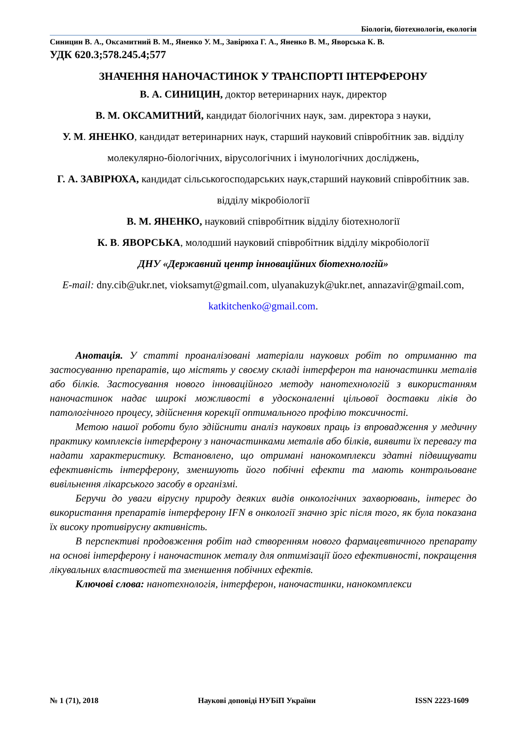Біологія, біотехнологія, екологія
Синицин В. А., Оксамитний В. М., Яненко У. М., Завірюха Г. А., Яненко В. М., Яворська К. В.
УДК 620.3;578.245.4;577
ЗНАЧЕННЯ НАНОЧАСТИНОК У ТРАНСПОРТІ ІНТЕРФЕРОНУ
В. А. СИНИЦИН, доктор ветеринарних наук, директор
В. М. ОКСАМИТНИЙ, кандидат біологічних наук, зам. директора з науки,
У. М. ЯНЕНКО, кандидат ветеринарних наук, старший науковий співробітник зав. відділу молекулярно-біологічних, вірусологічних і імунологічних досліджень,
Г. А. ЗАВІРЮХА, кандидат сільськогосподарських наук,старший науковий співробітник зав. відділу мікробіології
В. М. ЯНЕНКО, науковий співробітник відділу біотехнології
К. В. ЯВОРСЬКА, молодший науковий співробітник відділу мікробіології
ДНУ «Державний центр інноваційних біотехнологій»
E-mail: dny.cib@ukr.net, vioksamyt@gmail.com, ulyanakuzyk@ukr.net, annazavir@gmail.com, katkitchenko@gmail.com.
Анотація. У статті проаналізовані матеріали наукових робіт по отриманню та застосуванню препаратів, що містять у своєму складі інтерферон та наночастинки металів або білків. Застосування нового інноваційного методу нанотехнологій з використанням наночастинок надає широкі можливості в удосконаленні цільової доставки ліків до патологічного процесу, здійснення корекції оптимального профілю токсичності.
Метою нашої роботи було здійснити аналіз наукових праць із впровадження у медичну практику комплексів інтерферону з наночастинками металів або білків, виявити їх перевагу та надати характеристику. Встановлено, що отримані нанокомплекси здатні підвищувати ефективність інтерферону, зменшують його побічні ефекти та мають контрольоване вивільнення лікарського засобу в організмі.
Беручи до уваги вірусну природу деяких видів онкологічних захворювань, інтерес до використання препаратів інтерферону IFN в онкології значно зріс після того, як була показана їх високу противірусну активність.
В перспективі продовження робіт над створенням нового фармацевтичного препарату на основі інтерферону і наночастинок металу для оптимізації його ефективності, покращення лікувальних властивостей та зменшення побічних ефектів.
Ключові слова: нанотехнологія, інтерферон, наночастинки, нанокомплекси
№ 1 (71), 2018 Наукові доповіді НУБіП України ISSN 2223-1609